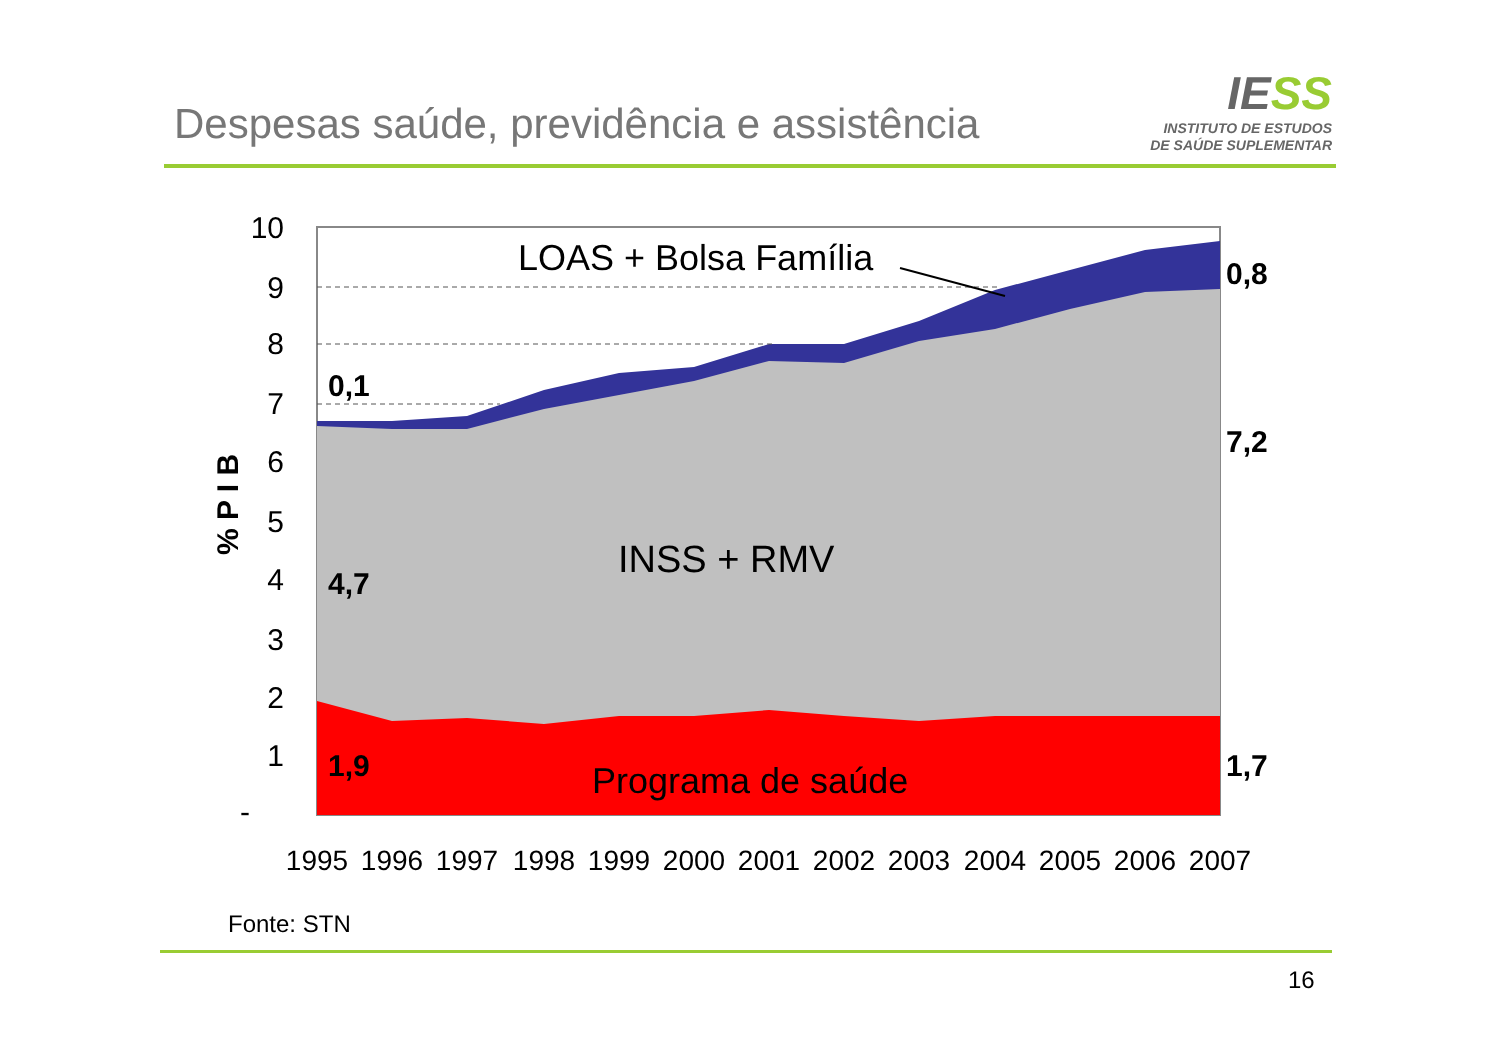Despesas saúde, previdência e assistência
IESS
INSTITUTO DE ESTUDOS
DE SAÚDE SUPLEMENTAR
10
9
8
7
6
5
4
3
2
1
-
1995
1996
1997
1998
1999
2000
2001
2002
2003
2004
2005
2006
2007
% P I B
0,1
4,7
1,9
0,8
7,2
1,7
LOAS + Bolsa Família
INSS + RMV
Programa de saúde
Fonte: STN
16